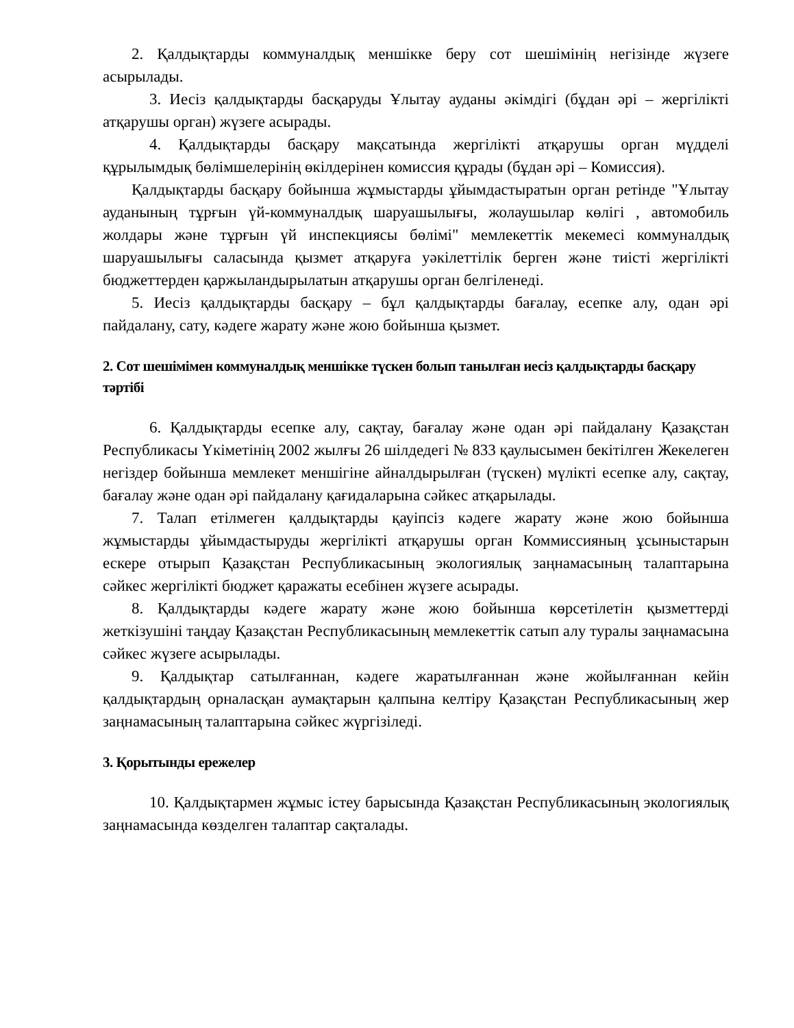2. Қалдықтарды коммуналдық меншікке беру сот шешімінің негізінде жүзеге асырылады.
3. Иесіз қалдықтарды басқаруды Ұлытау ауданы әкімдігі (бұдан әрі – жергілікті атқарушы орган) жүзеге асырады.
4. Қалдықтарды басқару мақсатында жергілікті атқарушы орган мүдделі құрылымдық бөлімшелерінің өкілдерінен комиссия құрады (бұдан әрі – Комиссия).
Қалдықтарды басқару бойынша жұмыстарды ұйымдастыратын орган ретінде "Ұлытау ауданының тұрғын үй-коммуналдық шаруашылығы, жолаушылар көлігі , автомобиль жолдары және тұрғын үй инспекциясы бөлімі" мемлекеттік мекемесі коммуналдық шаруашылығы саласында қызмет атқаруға уәкілеттілік берген және тиісті жергілікті бюджеттерден қаржыландырылатын атқарушы орган белгіленеді.
5. Иесіз қалдықтарды басқару – бұл қалдықтарды бағалау, есепке алу, одан әрі пайдалану, сату, кәдеге жарату және жою бойынша қызмет.
2. Сот шешімімен коммуналдық меншікке түскен болып танылған иесіз қалдықтарды басқару тәртібі
6. Қалдықтарды есепке алу, сақтау, бағалау және одан әрі пайдалану Қазақстан Республикасы Үкіметінің 2002 жылғы 26 шілдедегі № 833 қаулысымен бекітілген Жекелеген негіздер бойынша мемлекет меншігіне айналдырылған (түскен) мүлікті есепке алу, сақтау, бағалау және одан әрі пайдалану қағидаларына сәйкес атқарылады.
7. Талап етілмеген қалдықтарды қауіпсіз кәдеге жарату және жою бойынша жұмыстарды ұйымдастыруды жергілікті атқарушы орган Коммиссияның ұсыныстарын ескере отырып Қазақстан Республикасының экологиялық заңнамасының талаптарына сәйкес жергілікті бюджет қаражаты есебінен жүзеге асырады.
8. Қалдықтарды кәдеге жарату және жою бойынша көрсетілетін қызметтерді жеткізушіні таңдау Қазақстан Республикасының мемлекеттік сатып алу туралы заңнамасына сәйкес жүзеге асырылады.
9. Қалдықтар сатылғаннан, кәдеге жаратылғаннан және жойылғаннан кейін қалдықтардың орналасқан аумақтарын қалпына келтіру Қазақстан Республикасының жер заңнамасының талаптарына сәйкес жүргізіледі.
3. Қорытынды ережелер
10. Қалдықтармен жұмыс істеу барысында Қазақстан Республикасының экологиялық заңнамасында көзделген талаптар сақталады.